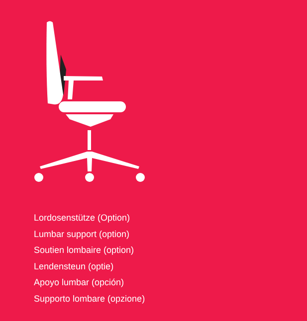Lordosenstütze (Option)
Lumbar support (option)
Soutien lombaire (option)
Lendensteun (optie)
Apoyo lumbar (opción)
Supporto lombare (opzione)